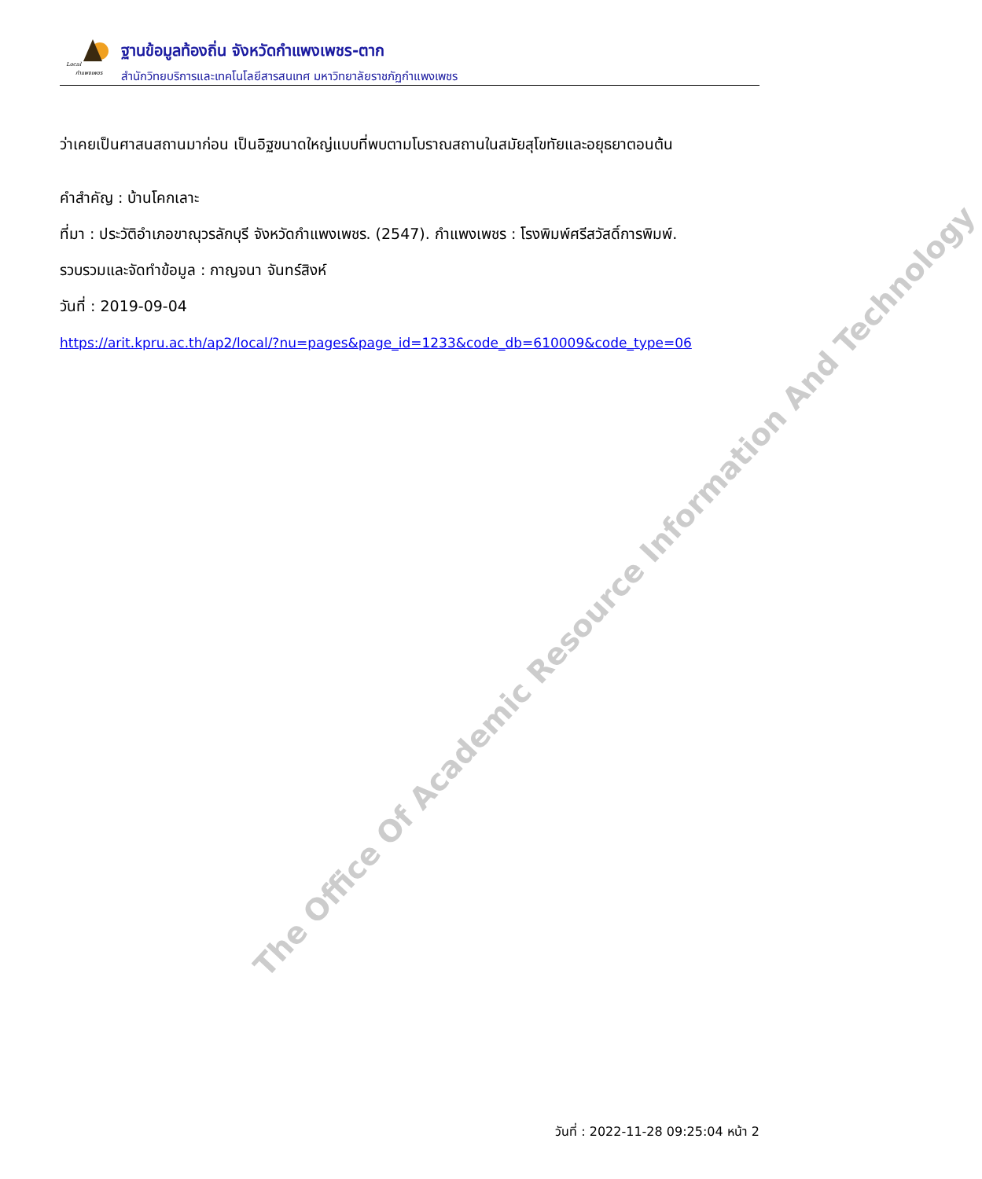Local
กำแพงเพชร
ฐานข้อมูลท้องถิ่น จังหวัดกำแพงเพชร-ตาก
สำนักวิทยบริการและเทคโนโลยีสารสนเทศ มหาวิทยาลัยราชภัฏกำแพงเพชร
ว่าเคยเป็นศาสนสถานมาก่อน เป็นอิฐขนาดใหญ่แบบที่พบตามโบราณสถานในสมัยสุโขทัยและอยุธยาตอนต้น
คำสำคัญ : บ้านโคกเลาะ
ที่มา : ประวัติอำเภอขาณุวรลักบุรี จังหวัดกำแพงเพชร. (2547). กำแพงเพชร : โรงพิมพ์ศรีสวัสดิ์การพิมพ์.
รวบรวมและจัดทำข้อมูล : กาญจนา จันทร์สิงห์
วันที่ : 2019-09-04
https://arit.kpru.ac.th/ap2/local/?nu=pages&page_id=1233&code_db=610009&code_type=06
The Office Of Academic Resource Information And Technology
วันที่ : 2022-11-28 09:25:04 หน้า 2